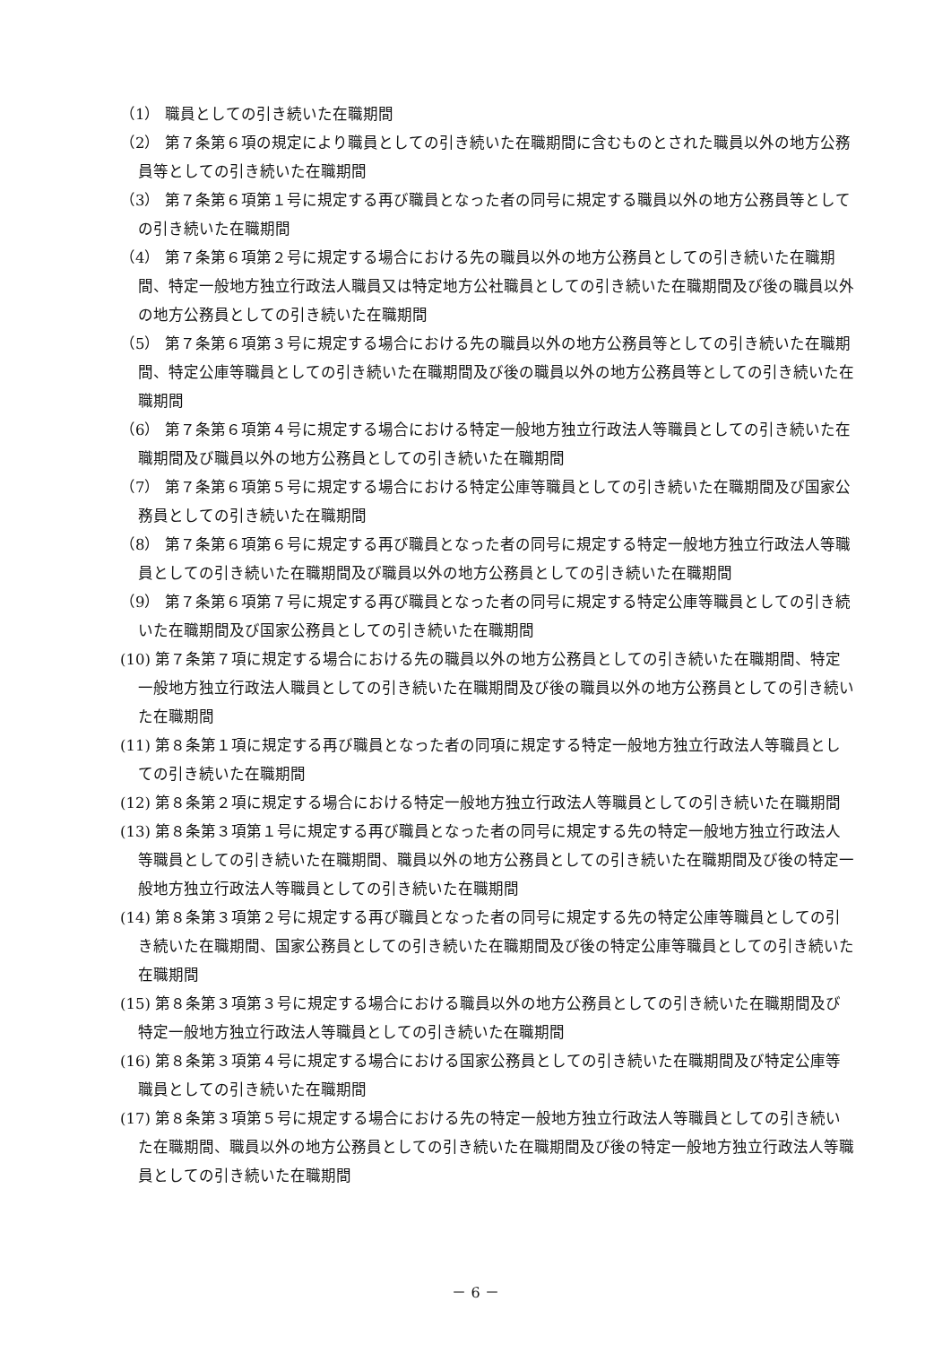（1） 職員としての引き続いた在職期間
（2） 第７条第６項の規定により職員としての引き続いた在職期間に含むものとされた職員以外の地方公務員等としての引き続いた在職期間
（3） 第７条第６項第１号に規定する再び職員となった者の同号に規定する職員以外の地方公務員等としての引き続いた在職期間
（4） 第７条第６項第２号に規定する場合における先の職員以外の地方公務員としての引き続いた在職期間、特定一般地方独立行政法人職員又は特定地方公社職員としての引き続いた在職期間及び後の職員以外の地方公務員としての引き続いた在職期間
（5） 第７条第６項第３号に規定する場合における先の職員以外の地方公務員等としての引き続いた在職期間、特定公庫等職員としての引き続いた在職期間及び後の職員以外の地方公務員等としての引き続いた在職期間
（6） 第７条第６項第４号に規定する場合における特定一般地方独立行政法人等職員としての引き続いた在職期間及び職員以外の地方公務員としての引き続いた在職期間
（7） 第７条第６項第５号に規定する場合における特定公庫等職員としての引き続いた在職期間及び国家公務員としての引き続いた在職期間
（8） 第７条第６項第６号に規定する再び職員となった者の同号に規定する特定一般地方独立行政法人等職員としての引き続いた在職期間及び職員以外の地方公務員としての引き続いた在職期間
（9） 第７条第６項第７号に規定する再び職員となった者の同号に規定する特定公庫等職員としての引き続いた在職期間及び国家公務員としての引き続いた在職期間
(10) 第７条第７項に規定する場合における先の職員以外の地方公務員としての引き続いた在職期間、特定一般地方独立行政法人職員としての引き続いた在職期間及び後の職員以外の地方公務員としての引き続いた在職期間
(11) 第８条第１項に規定する再び職員となった者の同項に規定する特定一般地方独立行政法人等職員としての引き続いた在職期間
(12) 第８条第２項に規定する場合における特定一般地方独立行政法人等職員としての引き続いた在職期間
(13) 第８条第３項第１号に規定する再び職員となった者の同号に規定する先の特定一般地方独立行政法人等職員としての引き続いた在職期間、職員以外の地方公務員としての引き続いた在職期間及び後の特定一般地方独立行政法人等職員としての引き続いた在職期間
(14) 第８条第３項第２号に規定する再び職員となった者の同号に規定する先の特定公庫等職員としての引き続いた在職期間、国家公務員としての引き続いた在職期間及び後の特定公庫等職員としての引き続いた在職期間
(15) 第８条第３項第３号に規定する場合における職員以外の地方公務員としての引き続いた在職期間及び特定一般地方独立行政法人等職員としての引き続いた在職期間
(16) 第８条第３項第４号に規定する場合における国家公務員としての引き続いた在職期間及び特定公庫等職員としての引き続いた在職期間
(17) 第８条第３項第５号に規定する場合における先の特定一般地方独立行政法人等職員としての引き続いた在職期間、職員以外の地方公務員としての引き続いた在職期間及び後の特定一般地方独立行政法人等職員としての引き続いた在職期間
－ 6 －